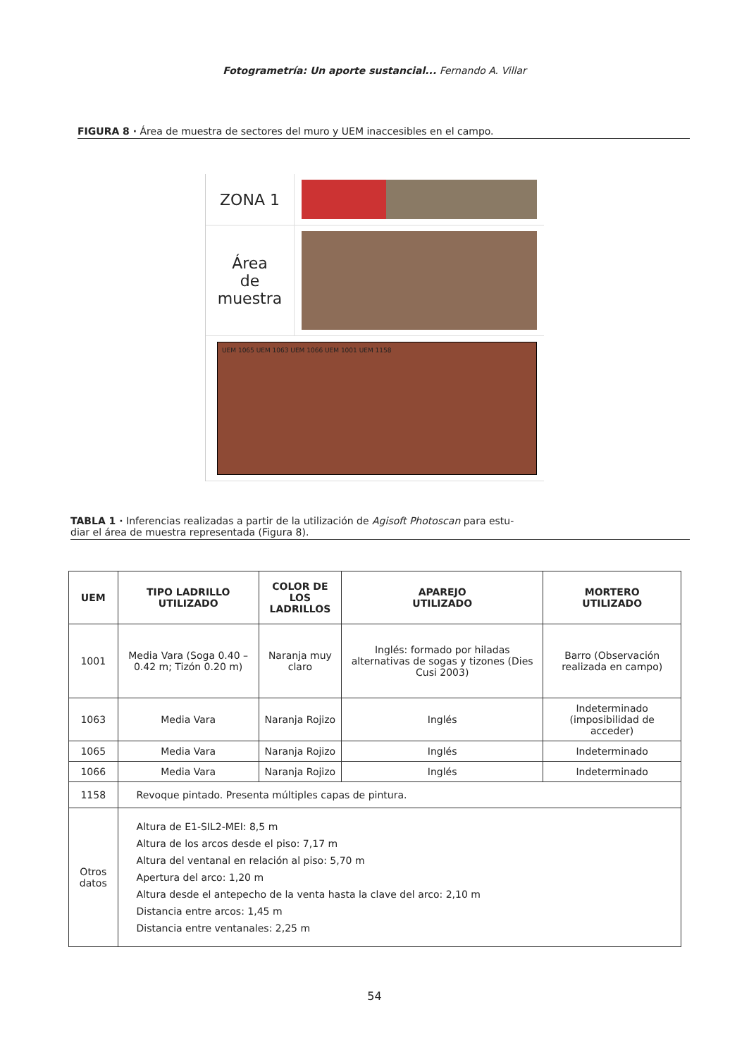Fotogrametría: Un aporte sustancial... Fernando A. Villar
FIGURA 8 · Área de muestra de sectores del muro y UEM inaccesibles en el campo.
ZONA 1
Área
de
muestra
UEM 1065 UEM 1063 UEM 1066 UEM 1001 UEM 1158
TABLA 1 · Inferencias realizadas a partir de la utilización de Agisoft Photoscan para estu-
diar el área de muestra representada (Figura 8).
| UEM | TIPO LADRILLO UTILIZADO | COLOR DE LOS LADRILLOS | APAREJO UTILIZADO | MORTERO UTILIZADO |
| --- | --- | --- | --- | --- |
| 1001 | Media Vara (Soga 0.40 – 0.42 m; Tizón 0.20 m) | Naranja muy claro | Inglés: formado por hiladas alternativas de sogas y tizones (Dies Cusi 2003) | Barro (Observación realizada en campo) |
| 1063 | Media Vara | Naranja Rojizo | Inglés | Indeterminado (imposibilidad de acceder) |
| 1065 | Media Vara | Naranja Rojizo | Inglés | Indeterminado |
| 1066 | Media Vara | Naranja Rojizo | Inglés | Indeterminado |
| 1158 | Revoque pintado. Presenta múltiples capas de pintura. | | | |
| Otros datos | Altura de E1-SIL2-MEI: 8,5 m Altura de los arcos desde el piso: 7,17 m Altura del ventanal en relación al piso: 5,70 m Apertura del arco: 1,20 m Altura desde el antepecho de la venta hasta la clave del arco: 2,10 m Distancia entre arcos: 1,45 m Distancia entre ventanales: 2,25 m | | | |
54